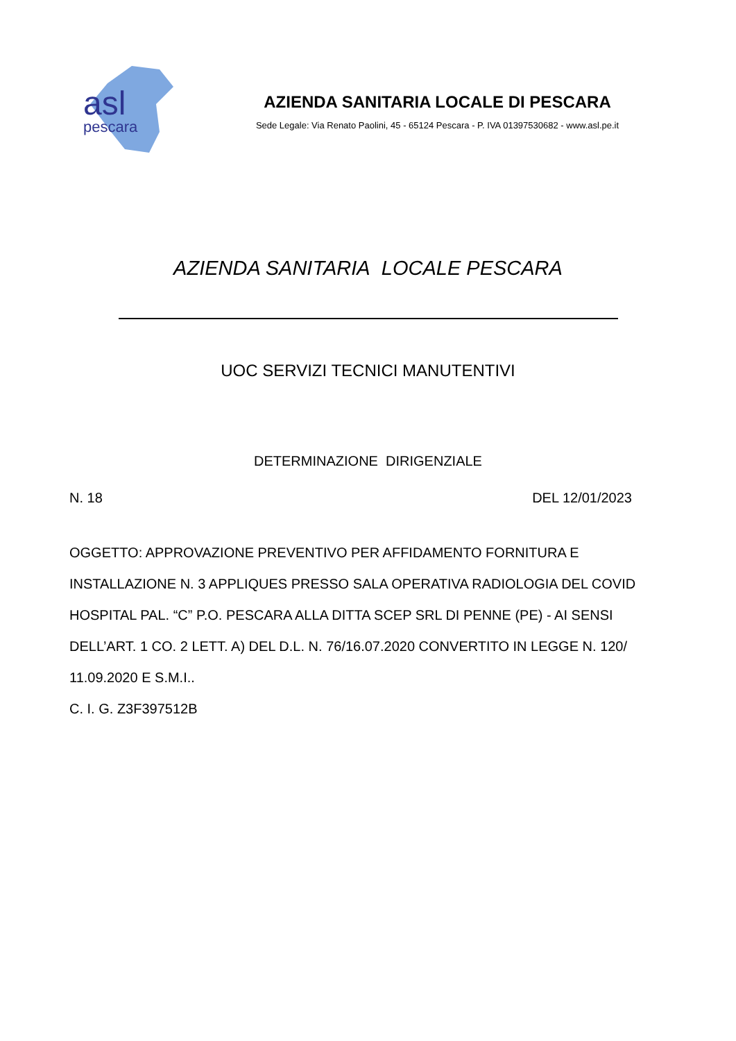asl
pescara
AZIENDA SANITARIA LOCALE DI PESCARA
Sede Legale: Via Renato Paolini, 45 - 65124 Pescara - P. IVA 01397530682 - www.asl.pe.it
AZIENDA SANITARIA LOCALE PESCARA
UOC SERVIZI TECNICI MANUTENTIVI
DETERMINAZIONE DIRIGENZIALE
N. 18 DEL 12/01/2023
OGGETTO: APPROVAZIONE PREVENTIVO PER AFFIDAMENTO FORNITURA E INSTALLAZIONE N. 3 APPLIQUES PRESSO SALA OPERATIVA RADIOLOGIA DEL COVID HOSPITAL PAL. “C” P.O. PESCARA ALLA DITTA SCEP SRL DI PENNE (PE) - AI SENSI DELL’ART. 1 CO. 2 LETT. A) DEL D.L. N. 76/16.07.2020 CONVERTITO IN LEGGE N. 120/ 11.09.2020 E S.M.I..
C. I. G. Z3F397512B